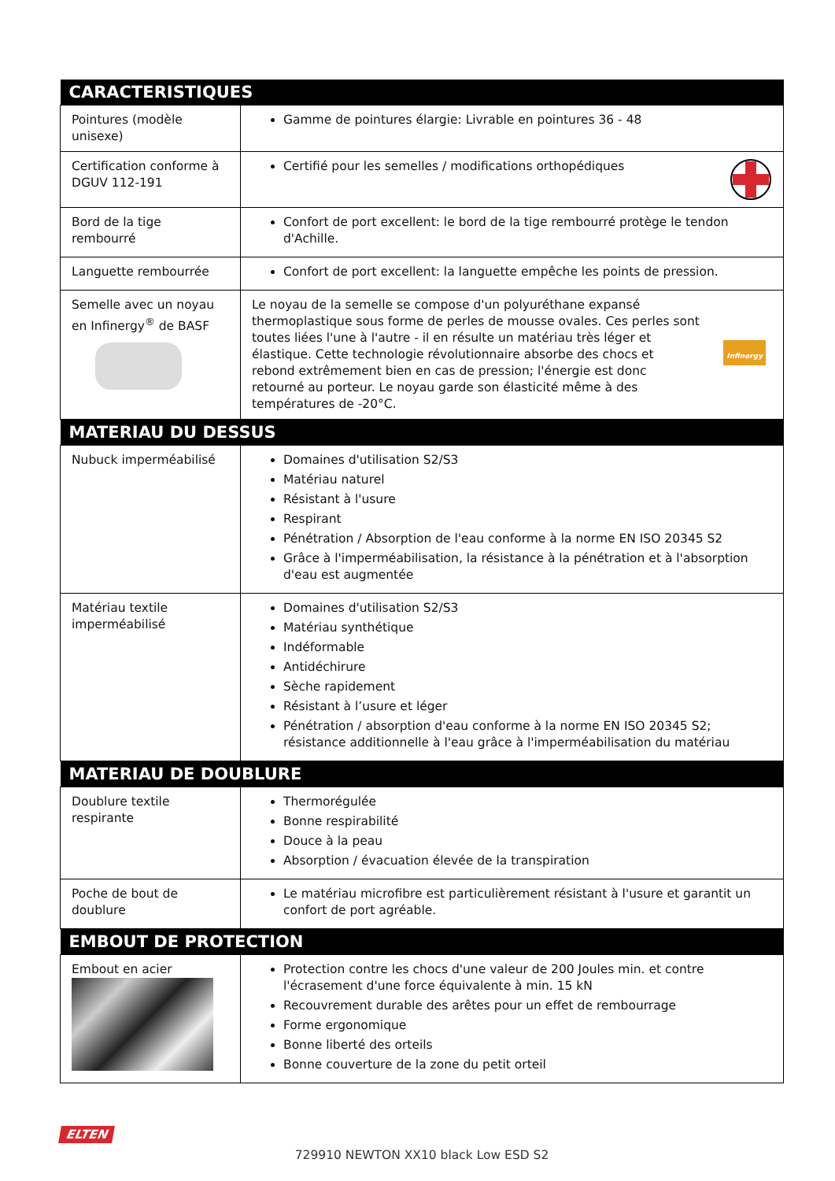| CARACTERISTIQUES | |
| --- | --- |
| Pointures (modèle unisexe) | Gamme de pointures élargie: Livrable en pointures 36 - 48 |
| Certification conforme à DGUV 112-191 | Certifié pour les semelles / modifications orthopédiques |
| Bord de la tige rembourré | Confort de port excellent: le bord de la tige rembourré protège le tendon d'Achille. |
| Languette rembourrée | Confort de port excellent: la languette empêche les points de pression. |
| Semelle avec un noyau en Infinergy<sup>®</sup> de BASF | Le noyau de la semelle se compose d'un polyuréthane expansé thermoplastique sous forme de perles de mousse ovales. Ces perles sont toutes liées l'une à l'autre - il en résulte un matériau très léger et élastique. Cette technologie révolutionnaire absorbe des chocs et rebond extrêmement bien en cas de pression; l'énergie est donc retourné au porteur. Le noyau garde son élasticité même à des températures de -20°C. Infinergy |
| MATERIAU DU DESSUS | |
| Nubuck imperméabilisé | Domaines d'utilisation S2/S3 Matériau naturel Résistant à l'usure Respirant Pénétration / Absorption de l'eau conforme à la norme EN ISO 20345 S2 Grâce à l'imperméabilisation, la résistance à la pénétration et à l'absorption d'eau est augmentée |
| Matériau textile imperméabilisé | Domaines d'utilisation S2/S3 Matériau synthétique Indéformable Antidéchirure Sèche rapidement Résistant à l’usure et léger Pénétration / absorption d'eau conforme à la norme EN ISO 20345 S2; résistance additionnelle à l'eau grâce à l'imperméabilisation du matériau |
| MATERIAU DE DOUBLURE | |
| Doublure textile respirante | Thermorégulée Bonne respirabilité Douce à la peau Absorption / évacuation élevée de la transpiration |
| Poche de bout de doublure | Le matériau microfibre est particulièrement résistant à l'usure et garantit un confort de port agréable. |
| EMBOUT DE PROTECTION | |
| Embout en acier | Protection contre les chocs d'une valeur de 200 Joules min. et contre l'écrasement d'une force équivalente à min. 15 kN Recouvrement durable des arêtes pour un effet de rembourrage Forme ergonomique Bonne liberté des orteils Bonne couverture de la zone du petit orteil |
ELTEN
729910 NEWTON XX10 black Low ESD S2